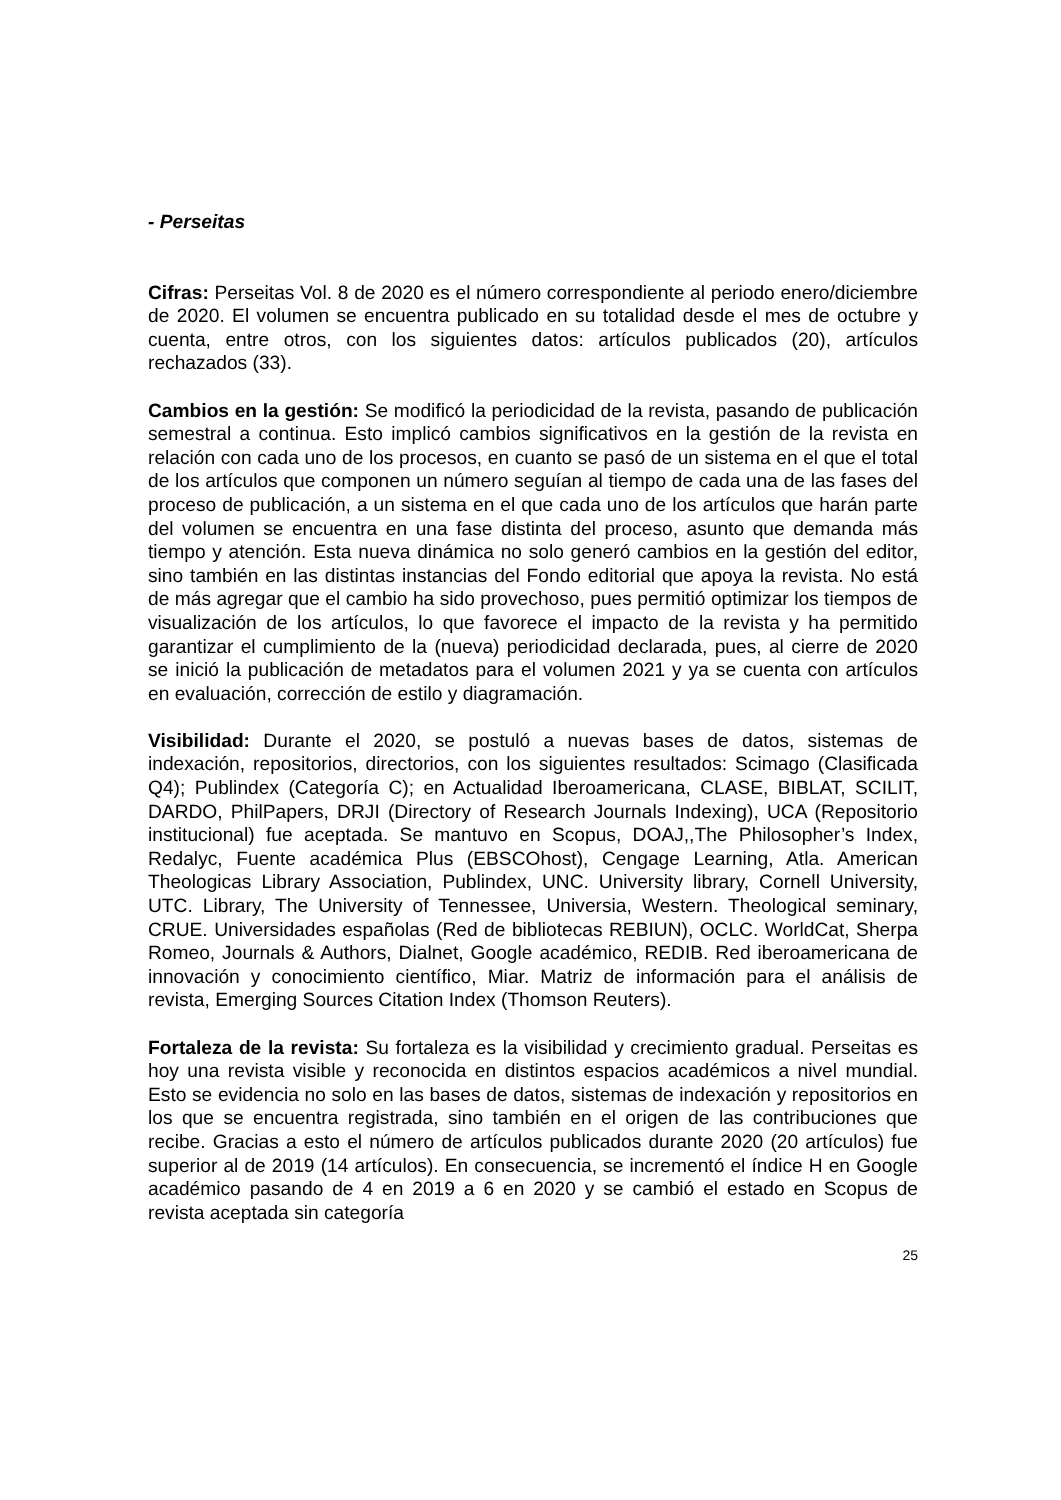- Perseitas
Cifras: Perseitas Vol. 8 de 2020 es el número correspondiente al periodo enero/diciembre de 2020. El volumen se encuentra publicado en su totalidad desde el mes de octubre y cuenta, entre otros, con los siguientes datos: artículos publicados (20), artículos rechazados (33).
Cambios en la gestión: Se modificó la periodicidad de la revista, pasando de publicación semestral a continua. Esto implicó cambios significativos en la gestión de la revista en relación con cada uno de los procesos, en cuanto se pasó de un sistema en el que el total de los artículos que componen un número seguían al tiempo de cada una de las fases del proceso de publicación, a un sistema en el que cada uno de los artículos que harán parte del volumen se encuentra en una fase distinta del proceso, asunto que demanda más tiempo y atención. Esta nueva dinámica no solo generó cambios en la gestión del editor, sino también en las distintas instancias del Fondo editorial que apoya la revista. No está de más agregar que el cambio ha sido provechoso, pues permitió optimizar los tiempos de visualización de los artículos, lo que favorece el impacto de la revista y ha permitido garantizar el cumplimiento de la (nueva) periodicidad declarada, pues, al cierre de 2020 se inició la publicación de metadatos para el volumen 2021 y ya se cuenta con artículos en evaluación, corrección de estilo y diagramación.
Visibilidad: Durante el 2020, se postuló a nuevas bases de datos, sistemas de indexación, repositorios, directorios, con los siguientes resultados: Scimago (Clasificada Q4); Publindex (Categoría C); en Actualidad Iberoamericana, CLASE, BIBLAT, SCILIT, DARDO, PhilPapers, DRJI (Directory of Research Journals Indexing), UCA (Repositorio institucional) fue aceptada. Se mantuvo en Scopus, DOAJ,,The Philosopher’s Index, Redalyc, Fuente académica Plus (EBSCOhost), Cengage Learning, Atla. American Theologicas Library Association, Publindex, UNC. University library, Cornell University, UTC. Library, The University of Tennessee, Universia, Western. Theological seminary, CRUE. Universidades españolas (Red de bibliotecas REBIUN), OCLC. WorldCat, Sherpa Romeo, Journals & Authors, Dialnet, Google académico, REDIB. Red iberoamericana de innovación y conocimiento científico, Miar. Matriz de información para el análisis de revista, Emerging Sources Citation Index (Thomson Reuters).
Fortaleza de la revista: Su fortaleza es la visibilidad y crecimiento gradual. Perseitas es hoy una revista visible y reconocida en distintos espacios académicos a nivel mundial. Esto se evidencia no solo en las bases de datos, sistemas de indexación y repositorios en los que se encuentra registrada, sino también en el origen de las contribuciones que recibe. Gracias a esto el número de artículos publicados durante 2020 (20 artículos) fue superior al de 2019 (14 artículos). En consecuencia, se incrementó el índice H en Google académico pasando de 4 en 2019 a 6 en 2020 y se cambió el estado en Scopus de revista aceptada sin categoría
25